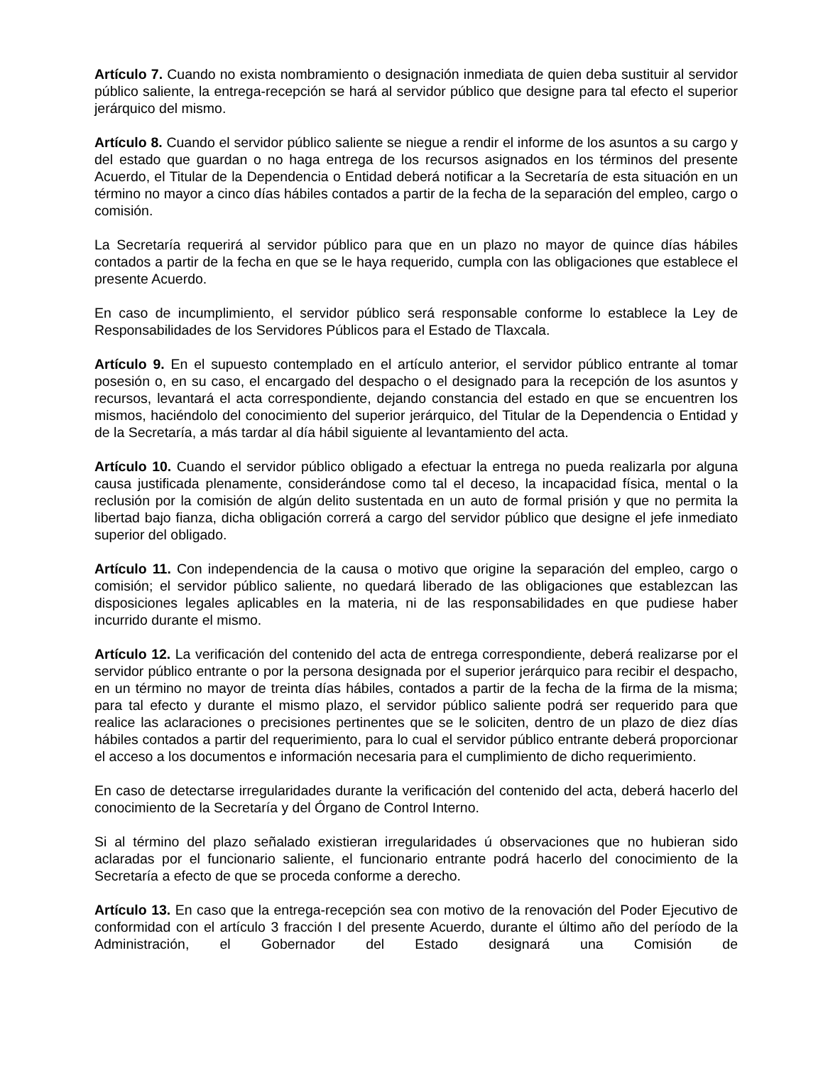Artículo 7. Cuando no exista nombramiento o designación inmediata de quien deba sustituir al servidor público saliente, la entrega-recepción se hará al servidor público que designe para tal efecto el superior jerárquico del mismo.
Artículo 8. Cuando el servidor público saliente se niegue a rendir el informe de los asuntos a su cargo y del estado que guardan o no haga entrega de los recursos asignados en los términos del presente Acuerdo, el Titular de la Dependencia o Entidad deberá notificar a la Secretaría de esta situación en un término no mayor a cinco días hábiles contados a partir de la fecha de la separación del empleo, cargo o comisión.
La Secretaría requerirá al servidor público para que en un plazo no mayor de quince días hábiles contados a partir de la fecha en que se le haya requerido, cumpla con las obligaciones que establece el presente Acuerdo.
En caso de incumplimiento, el servidor público será responsable conforme lo establece la Ley de Responsabilidades de los Servidores Públicos para el Estado de Tlaxcala.
Artículo 9. En el supuesto contemplado en el artículo anterior, el servidor público entrante al tomar posesión o, en su caso, el encargado del despacho o el designado para la recepción de los asuntos y recursos, levantará el acta correspondiente, dejando constancia del estado en que se encuentren los mismos, haciéndolo del conocimiento del superior jerárquico, del Titular de la Dependencia o Entidad y de la Secretaría, a más tardar al día hábil siguiente al levantamiento del acta.
Artículo 10. Cuando el servidor público obligado a efectuar la entrega no pueda realizarla por alguna causa justificada plenamente, considerándose como tal el deceso, la incapacidad física, mental o la reclusión por la comisión de algún delito sustentada en un auto de formal prisión y que no permita la libertad bajo fianza, dicha obligación correrá a cargo del servidor público que designe el jefe inmediato superior del obligado.
Artículo 11. Con independencia de la causa o motivo que origine la separación del empleo, cargo o comisión; el servidor público saliente, no quedará liberado de las obligaciones que establezcan las disposiciones legales aplicables en la materia, ni de las responsabilidades en que pudiese haber incurrido durante el mismo.
Artículo 12. La verificación del contenido del acta de entrega correspondiente, deberá realizarse por el servidor público entrante o por la persona designada por el superior jerárquico para recibir el despacho, en un término no mayor de treinta días hábiles, contados a partir de la fecha de la firma de la misma; para tal efecto y durante el mismo plazo, el servidor público saliente podrá ser requerido para que realice las aclaraciones o precisiones pertinentes que se le soliciten, dentro de un plazo de diez días hábiles contados a partir del requerimiento, para lo cual el servidor público entrante deberá proporcionar el acceso a los documentos e información necesaria para el cumplimiento de dicho requerimiento.
En caso de detectarse irregularidades durante la verificación del contenido del acta, deberá hacerlo del conocimiento de la Secretaría y del Órgano de Control Interno.
Si al término del plazo señalado existieran irregularidades ú observaciones que no hubieran sido aclaradas por el funcionario saliente, el funcionario entrante podrá hacerlo del conocimiento de la Secretaría a efecto de que se proceda conforme a derecho.
Artículo 13. En caso que la entrega-recepción sea con motivo de la renovación del Poder Ejecutivo de conformidad con el artículo 3 fracción I del presente Acuerdo, durante el último año del período de la Administración, el Gobernador del Estado designará una Comisión de